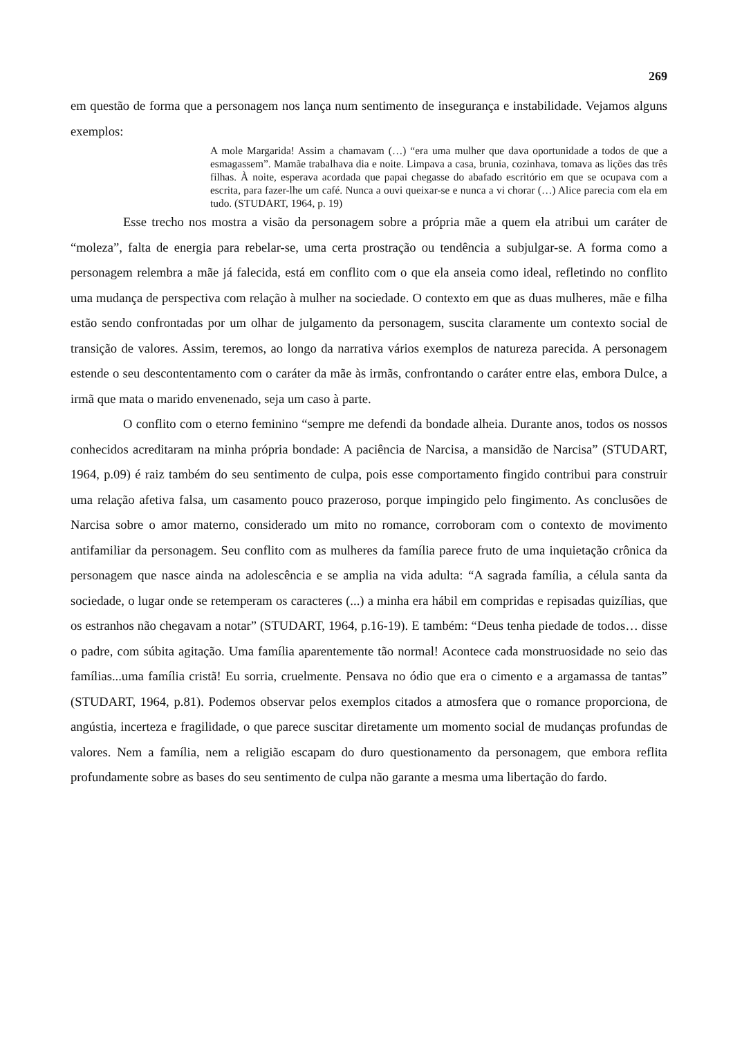269
em questão de forma que a personagem nos lança num sentimento de insegurança e instabilidade. Vejamos alguns exemplos:
A mole Margarida! Assim a chamavam (…) “era uma mulher que dava oportunidade a todos de que a esmagassem”. Mamãe trabalhava dia e noite. Limpava a casa, brunia, cozinhava, tomava as lições das três filhas. À noite, esperava acordada que papai chegasse do abafado escritório em que se ocupava com a escrita, para fazer-lhe um café. Nunca a ouvi queixar-se e nunca a vi chorar (…) Alice parecia com ela em tudo. (STUDART, 1964, p. 19)
Esse trecho nos mostra a visão da personagem sobre a própria mãe a quem ela atribui um caráter de “moleza”, falta de energia para rebelar-se, uma certa prostração ou tendência a subjulgar-se. A forma como a personagem relembra a mãe já falecida, está em conflito com o que ela anseia como ideal, refletindo no conflito uma mudança de perspectiva com relação à mulher na sociedade. O contexto em que as duas mulheres, mãe e filha estão sendo confrontadas por um olhar de julgamento da personagem, suscita claramente um contexto social de transição de valores. Assim, teremos, ao longo da narrativa vários exemplos de natureza parecida. A personagem estende o seu descontentamento com o caráter da mãe às irmãs, confrontando o caráter entre elas, embora Dulce, a irmã que mata o marido envenenado, seja um caso à parte.
O conflito com o eterno feminino “sempre me defendi da bondade alheia. Durante anos, todos os nossos conhecidos acreditaram na minha própria bondade: A paciência de Narcisa, a mansidão de Narcisa” (STUDART, 1964, p.09) é raiz também do seu sentimento de culpa, pois esse comportamento fingido contribui para construir uma relação afetiva falsa, um casamento pouco prazeroso, porque impingido pelo fingimento. As conclusões de Narcisa sobre o amor materno, considerado um mito no romance, corroboram com o contexto de movimento antifamiliar da personagem. Seu conflito com as mulheres da família parece fruto de uma inquietação crônica da personagem que nasce ainda na adolescência e se amplia na vida adulta: “A sagrada família, a célula santa da sociedade, o lugar onde se retemperam os caracteres (...) a minha era hábil em compridas e repisadas quizílias, que os estranhos não chegavam a notar” (STUDART, 1964, p.16-19). E também: “Deus tenha piedade de todos… disse o padre, com súbita agitação. Uma família aparentemente tão normal! Acontece cada monstruosidade no seio das famílias...uma família cristã! Eu sorria, cruelmente. Pensava no ódio que era o cimento e a argamassa de tantas” (STUDART, 1964, p.81). Podemos observar pelos exemplos citados a atmosfera que o romance proporciona, de angústia, incerteza e fragilidade, o que parece suscitar diretamente um momento social de mudanças profundas de valores. Nem a família, nem a religião escapam do duro questionamento da personagem, que embora reflita profundamente sobre as bases do seu sentimento de culpa não garante a mesma uma libertação do fardo.